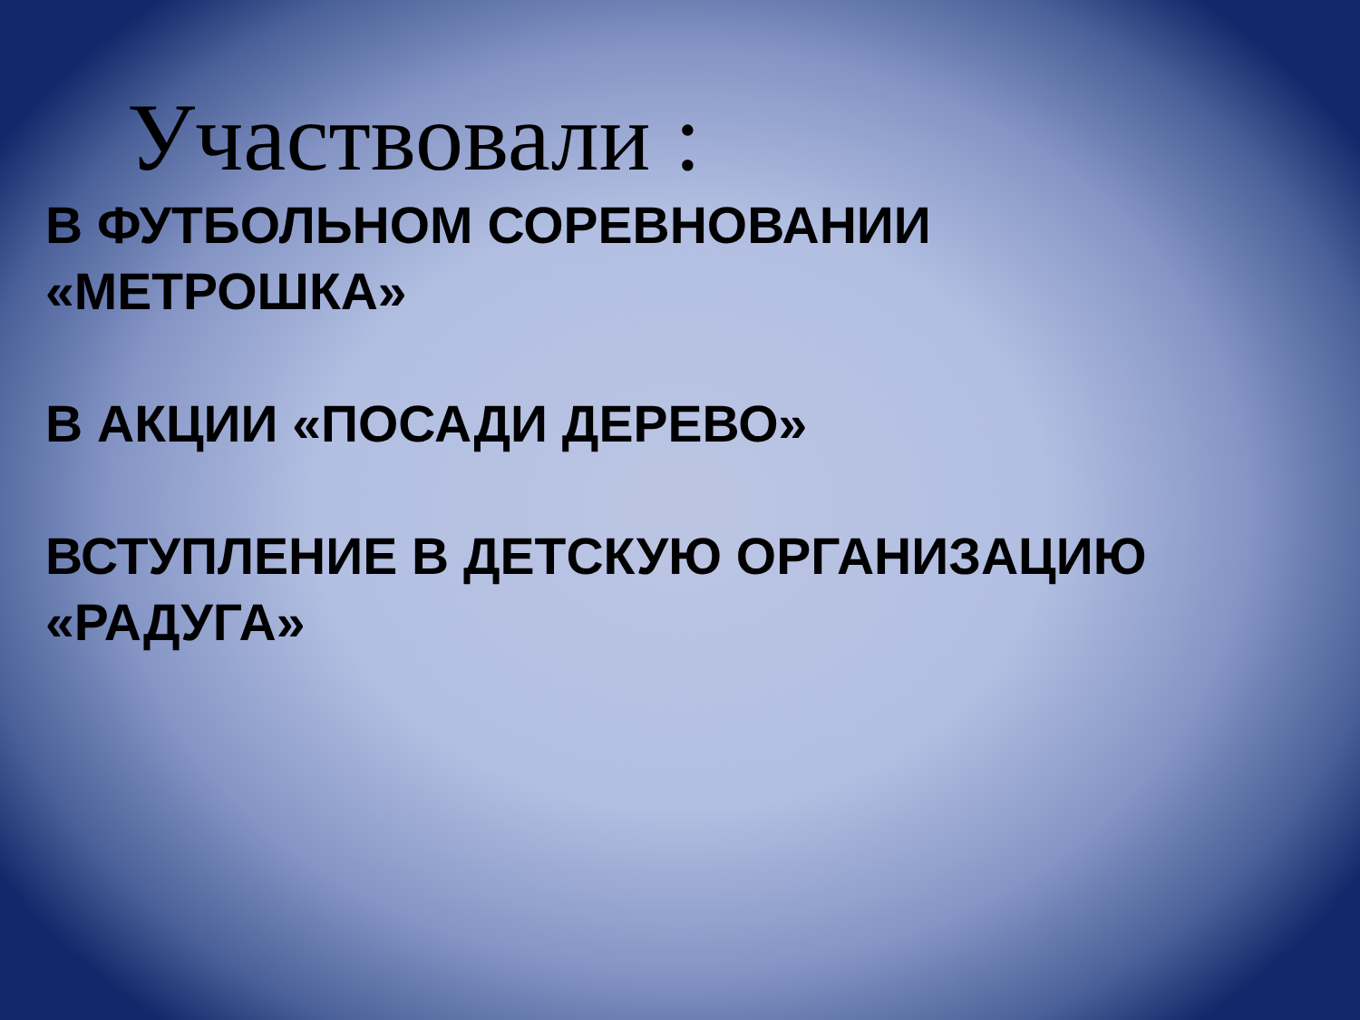Участвовали :
В ФУТБОЛЬНОМ СОРЕВНОВАНИИ
«МЕТРОШКА»
В АКЦИИ «ПОСАДИ ДЕРЕВО»
ВСТУПЛЕНИЕ В ДЕТСКУЮ ОРГАНИЗАЦИЮ
«РАДУГА»